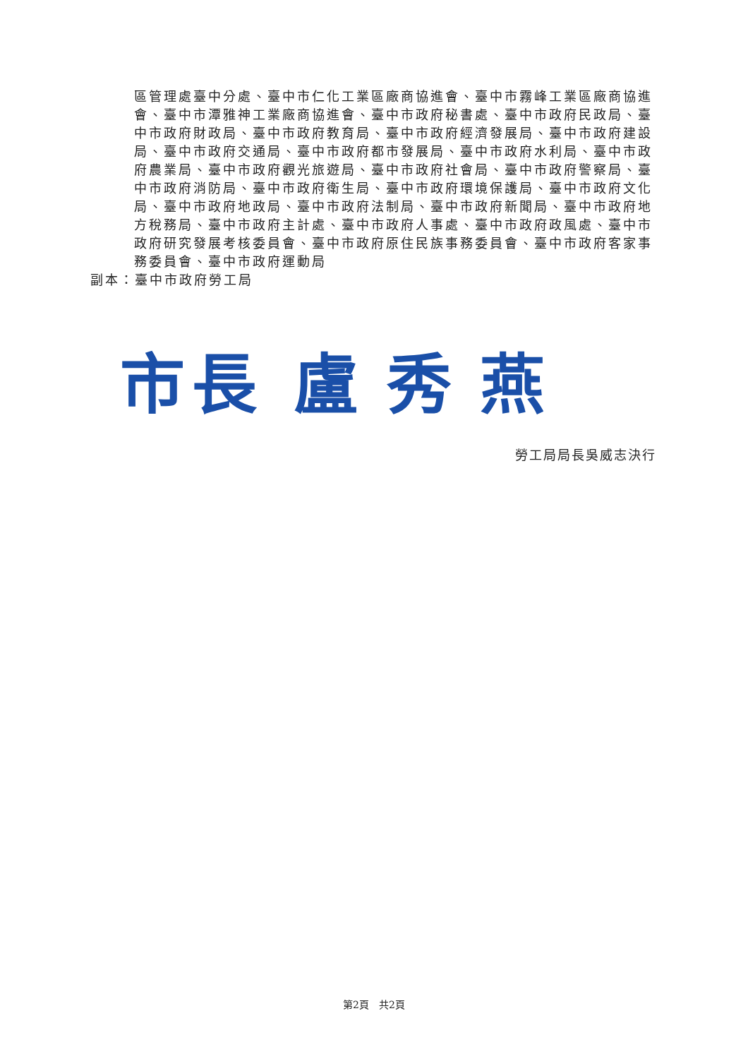區管理處臺中分處、臺中市仁化工業區廠商協進會、臺中市霧峰工業區廠商協進會、臺中市潭雅神工業廠商協進會、臺中市政府秘書處、臺中市政府民政局、臺中市政府財政局、臺中市政府教育局、臺中市政府經濟發展局、臺中市政府建設局、臺中市政府交通局、臺中市政府都市發展局、臺中市政府水利局、臺中市政府農業局、臺中市政府觀光旅遊局、臺中市政府社會局、臺中市政府警察局、臺中市政府消防局、臺中市政府衛生局、臺中市政府環境保護局、臺中市政府文化局、臺中市政府地政局、臺中市政府法制局、臺中市政府新聞局、臺中市政府地方稅務局、臺中市政府主計處、臺中市政府人事處、臺中市政府政風處、臺中市政府研究發展考核委員會、臺中市政府原住民族事務委員會、臺中市政府客家事務委員會、臺中市政府運動局
副本：臺中市政府勞工局
市長 盧 秀 燕
勞工局局長吳威志決行
第2頁　共2頁